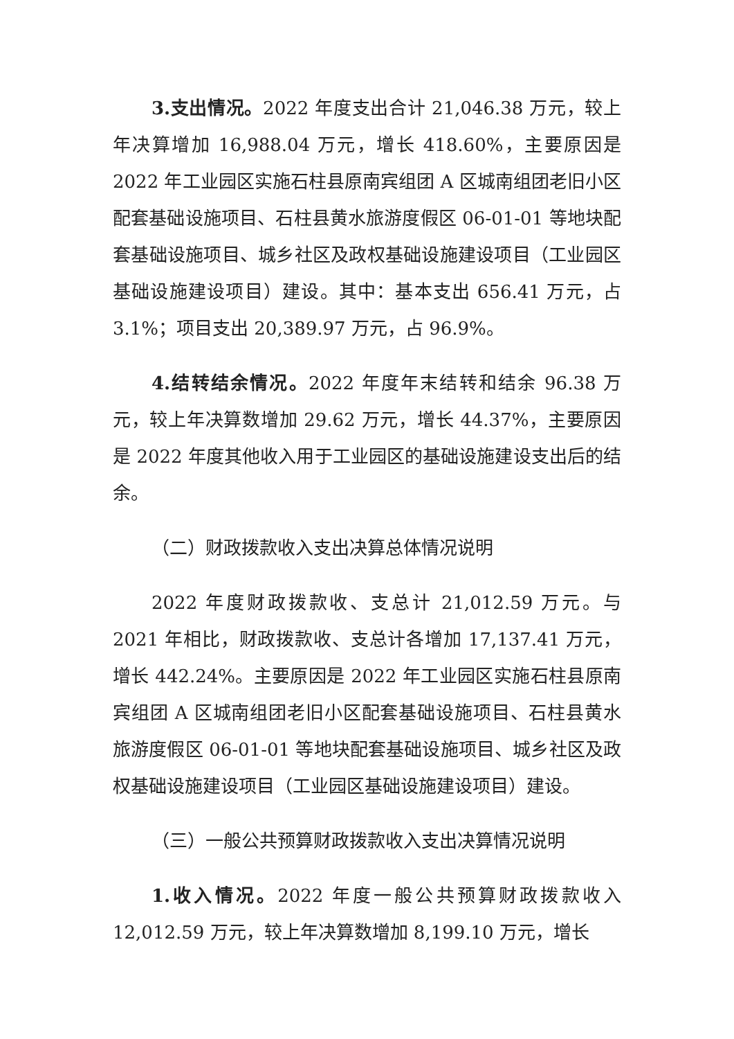3.支出情况。2022 年度支出合计 21,046.38 万元，较上年决算增加 16,988.04 万元，增长 418.60%，主要原因是 2022 年工业园区实施石柱县原南宾组团 A 区城南组团老旧小区配套基础设施项目、石柱县黄水旅游度假区 06-01-01 等地块配套基础设施项目、城乡社区及政权基础设施建设项目（工业园区基础设施建设项目）建设。其中：基本支出 656.41 万元，占 3.1%；项目支出 20,389.97 万元，占 96.9%。
4.结转结余情况。2022 年度年末结转和结余 96.38 万元，较上年决算数增加 29.62 万元，增长 44.37%，主要原因是 2022 年度其他收入用于工业园区的基础设施建设支出后的结余。
（二）财政拨款收入支出决算总体情况说明
2022 年度财政拨款收、支总计 21,012.59 万元。与 2021 年相比，财政拨款收、支总计各增加 17,137.41 万元，增长 442.24%。主要原因是 2022 年工业园区实施石柱县原南宾组团 A 区城南组团老旧小区配套基础设施项目、石柱县黄水旅游度假区 06-01-01 等地块配套基础设施项目、城乡社区及政权基础设施建设项目（工业园区基础设施建设项目）建设。
（三）一般公共预算财政拨款收入支出决算情况说明
1.收入情况。2022 年度一般公共预算财政拨款收入 12,012.59 万元，较上年决算数增加 8,199.10 万元，增长